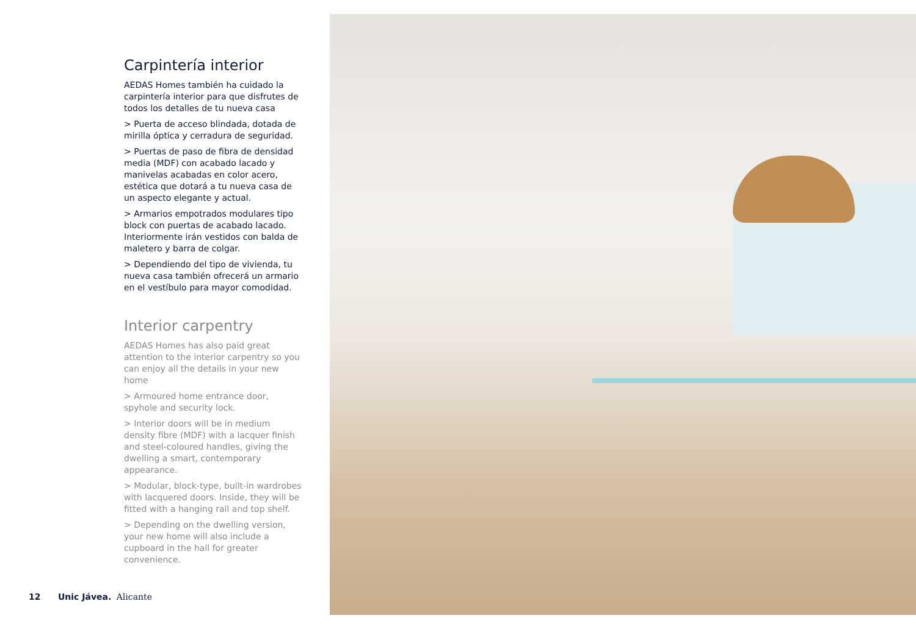Carpintería interior
AEDAS Homes también ha cuidado la carpintería interior para que disfrutes de todos los detalles de tu nueva casa
> Puerta de acceso blindada, dotada de mirilla óptica y cerradura de seguridad.
> Puertas de paso de fibra de densidad media (MDF) con acabado lacado y manivelas acabadas en color acero, estética que dotará a tu nueva casa de un aspecto elegante y actual.
> Armarios empotrados modulares tipo block con puertas de acabado lacado. Interiormente irán vestidos con balda de maletero y barra de colgar.
> Dependiendo del tipo de vivienda, tu nueva casa también ofrecerá un armario en el vestíbulo para mayor comodidad.
Interior carpentry
AEDAS Homes has also paid great attention to the interior carpentry so you can enjoy all the details in your new home
> Armoured home entrance door, spyhole and security lock.
> Interior doors will be in medium density fibre (MDF) with a lacquer finish and steel-coloured handles, giving the dwelling a smart, contemporary appearance.
> Modular, block-type, built-in wardrobes with lacquered doors. Inside, they will be fitted with a hanging rail and top shelf.
> Depending on the dwelling version, your new home will also include a cupboard in the hall for greater convenience.
12 Unic Jávea. Alicante